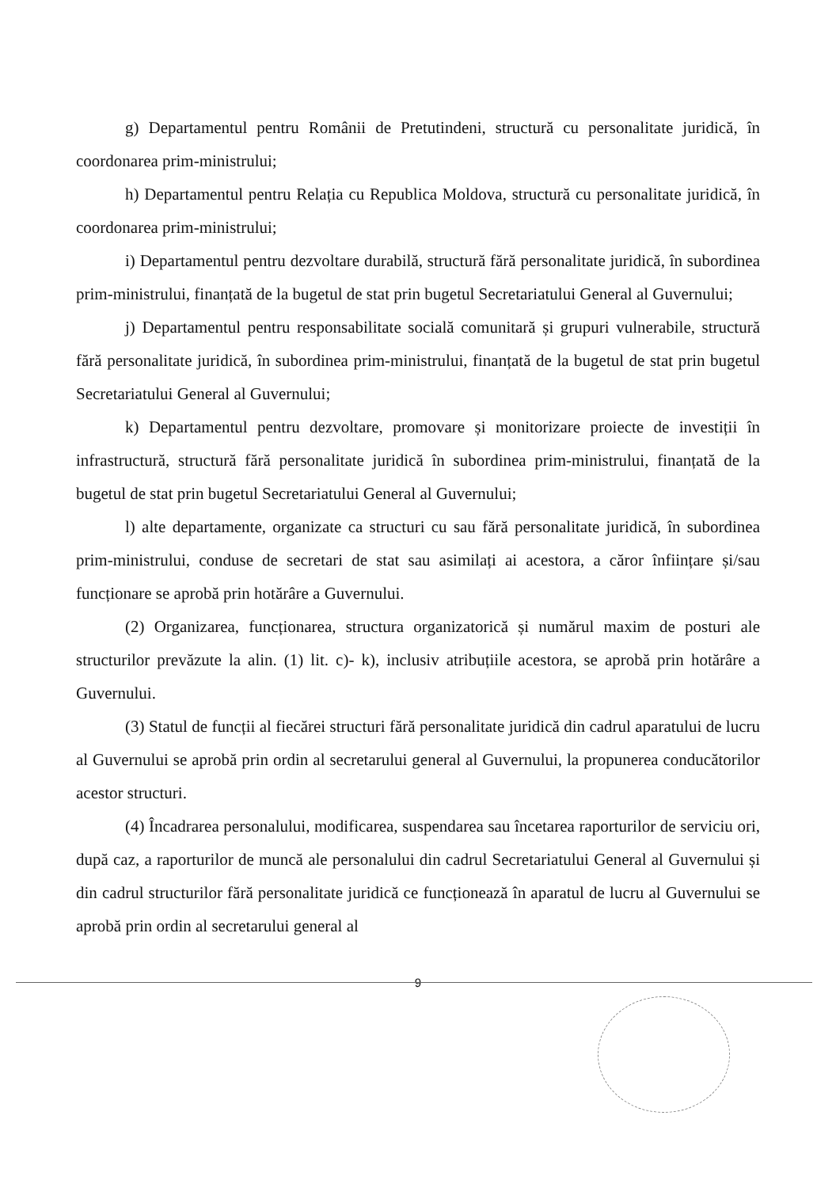g) Departamentul pentru Românii de Pretutindeni, structură cu personalitate juridică, în coordonarea prim-ministrului;
h) Departamentul pentru Relația cu Republica Moldova, structură cu personalitate juridică, în coordonarea prim-ministrului;
i) Departamentul pentru dezvoltare durabilă, structură fără personalitate juridică, în subordinea prim-ministrului, finanțată de la bugetul de stat prin bugetul Secretariatului General al Guvernului;
j) Departamentul pentru responsabilitate socială comunitară și grupuri vulnerabile, structură fără personalitate juridică, în subordinea prim-ministrului, finanțată de la bugetul de stat prin bugetul Secretariatului General al Guvernului;
k) Departamentul pentru dezvoltare, promovare și monitorizare proiecte de investiții în infrastructură, structură fără personalitate juridică în subordinea prim-ministrului, finanțată de la bugetul de stat prin bugetul Secretariatului General al Guvernului;
l) alte departamente, organizate ca structuri cu sau fără personalitate juridică, în subordinea prim-ministrului, conduse de secretari de stat sau asimilați ai acestora, a căror înființare și/sau funcționare se aprobă prin hotărâre a Guvernului.
(2) Organizarea, funcționarea, structura organizatorică și numărul maxim de posturi ale structurilor prevăzute la alin. (1) lit. c)- k), inclusiv atribuțiile acestora, se aprobă prin hotărâre a Guvernului.
(3) Statul de funcții al fiecărei structuri fără personalitate juridică din cadrul aparatului de lucru al Guvernului se aprobă prin ordin al secretarului general al Guvernului, la propunerea conducătorilor acestor structuri.
(4) Încadrarea personalului, modificarea, suspendarea sau încetarea raporturilor de serviciu ori, după caz, a raporturilor de muncă ale personalului din cadrul Secretariatului General al Guvernului și din cadrul structurilor fără personalitate juridică ce funcționează în aparatul de lucru al Guvernului se aprobă prin ordin al secretarului general al
9